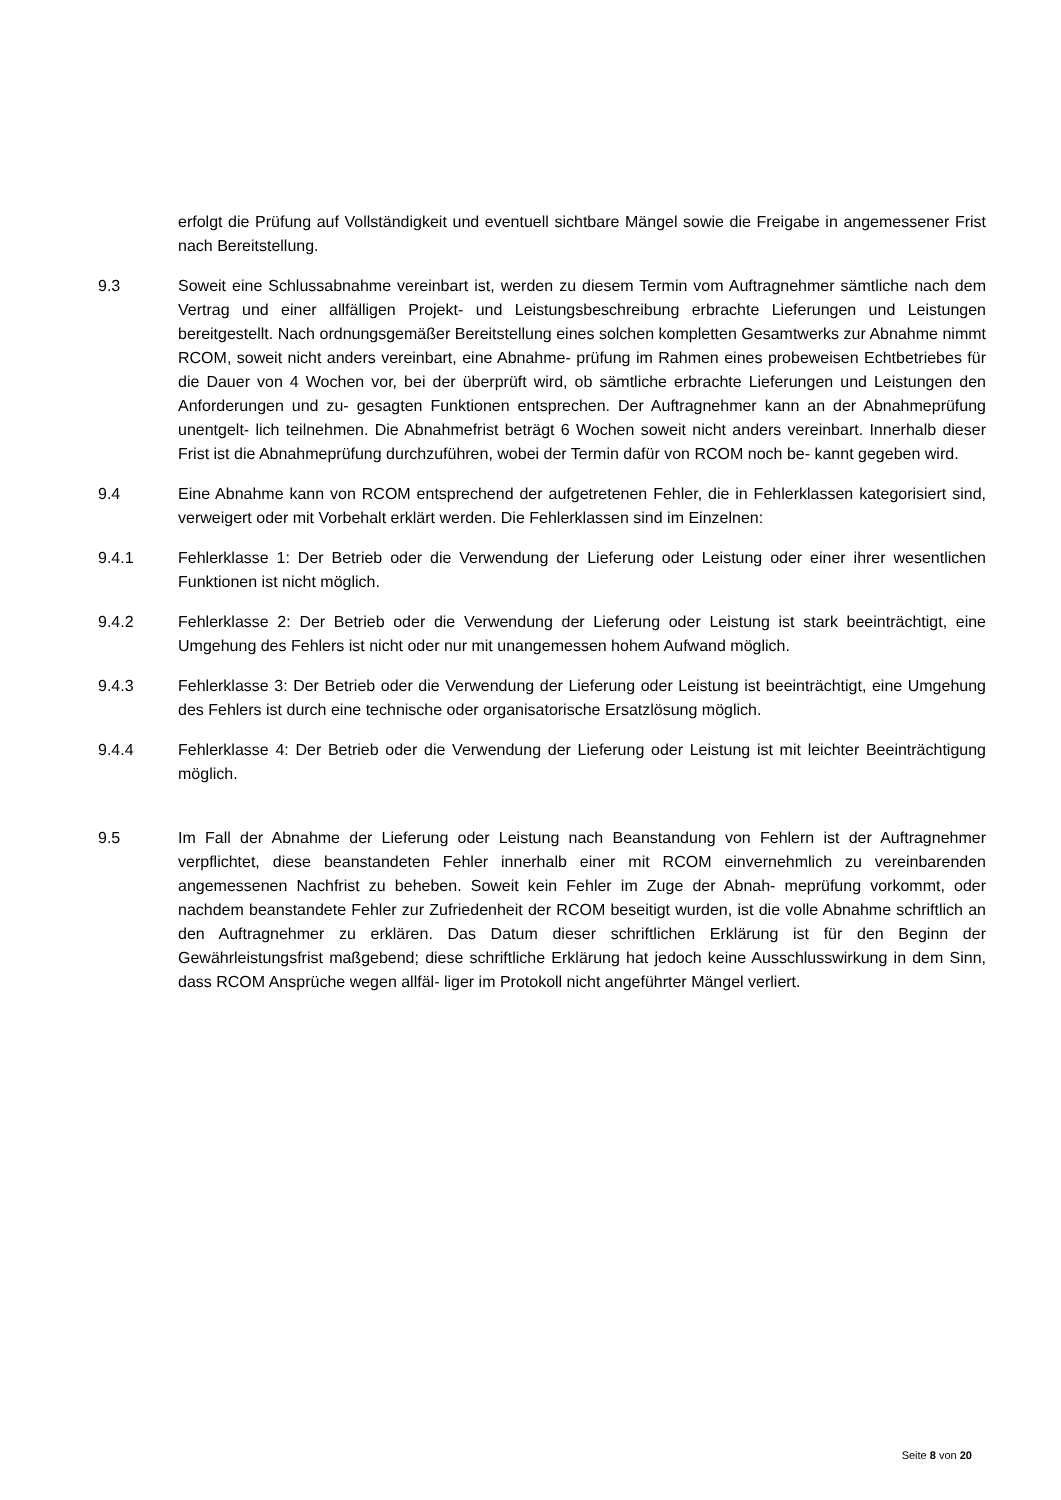erfolgt die Prüfung auf Vollständigkeit und eventuell sichtbare Mängel sowie die Freigabe in angemessener Frist nach Bereitstellung.
9.3 Soweit eine Schlussabnahme vereinbart ist, werden zu diesem Termin vom Auftragnehmer sämtliche nach dem Vertrag und einer allfälligen Projekt- und Leistungsbeschreibung erbrachte Lieferungen und Leistungen bereitgestellt. Nach ordnungsgemäßer Bereitstellung eines solchen kompletten Gesamtwerks zur Abnahme nimmt RCOM, soweit nicht anders vereinbart, eine Abnahme- prüfung im Rahmen eines probeweisen Echtbetriebes für die Dauer von 4 Wochen vor, bei der überprüft wird, ob sämtliche erbrachte Lieferungen und Leistungen den Anforderungen und zu- gesagten Funktionen entsprechen. Der Auftragnehmer kann an der Abnahmeprüfung unentgelt- lich teilnehmen. Die Abnahmefrist beträgt 6 Wochen soweit nicht anders vereinbart. Innerhalb dieser Frist ist die Abnahmeprüfung durchzuführen, wobei der Termin dafür von RCOM noch be- kannt gegeben wird.
9.4 Eine Abnahme kann von RCOM entsprechend der aufgetretenen Fehler, die in Fehlerklassen kategorisiert sind, verweigert oder mit Vorbehalt erklärt werden. Die Fehlerklassen sind im Einzelnen:
9.4.1 Fehlerklasse 1: Der Betrieb oder die Verwendung der Lieferung oder Leistung oder einer ihrer wesentlichen Funktionen ist nicht möglich.
9.4.2 Fehlerklasse 2: Der Betrieb oder die Verwendung der Lieferung oder Leistung ist stark beeinträchtigt, eine Umgehung des Fehlers ist nicht oder nur mit unangemessen hohem Aufwand möglich.
9.4.3 Fehlerklasse 3: Der Betrieb oder die Verwendung der Lieferung oder Leistung ist beeinträchtigt, eine Umgehung des Fehlers ist durch eine technische oder organisatorische Ersatzlösung möglich.
9.4.4 Fehlerklasse 4: Der Betrieb oder die Verwendung der Lieferung oder Leistung ist mit leichter Beeinträchtigung möglich.
9.5 Im Fall der Abnahme der Lieferung oder Leistung nach Beanstandung von Fehlern ist der Auftragnehmer verpflichtet, diese beanstandeten Fehler innerhalb einer mit RCOM einvernehmlich zu vereinbarenden angemessenen Nachfrist zu beheben. Soweit kein Fehler im Zuge der Abnah- meprüfung vorkommt, oder nachdem beanstandete Fehler zur Zufriedenheit der RCOM beseitigt wurden, ist die volle Abnahme schriftlich an den Auftragnehmer zu erklären. Das Datum dieser schriftlichen Erklärung ist für den Beginn der Gewährleistungsfrist maßgebend; diese schriftliche Erklärung hat jedoch keine Ausschlusswirkung in dem Sinn, dass RCOM Ansprüche wegen allfäl- liger im Protokoll nicht angeführter Mängel verliert.
Seite 8 von 20